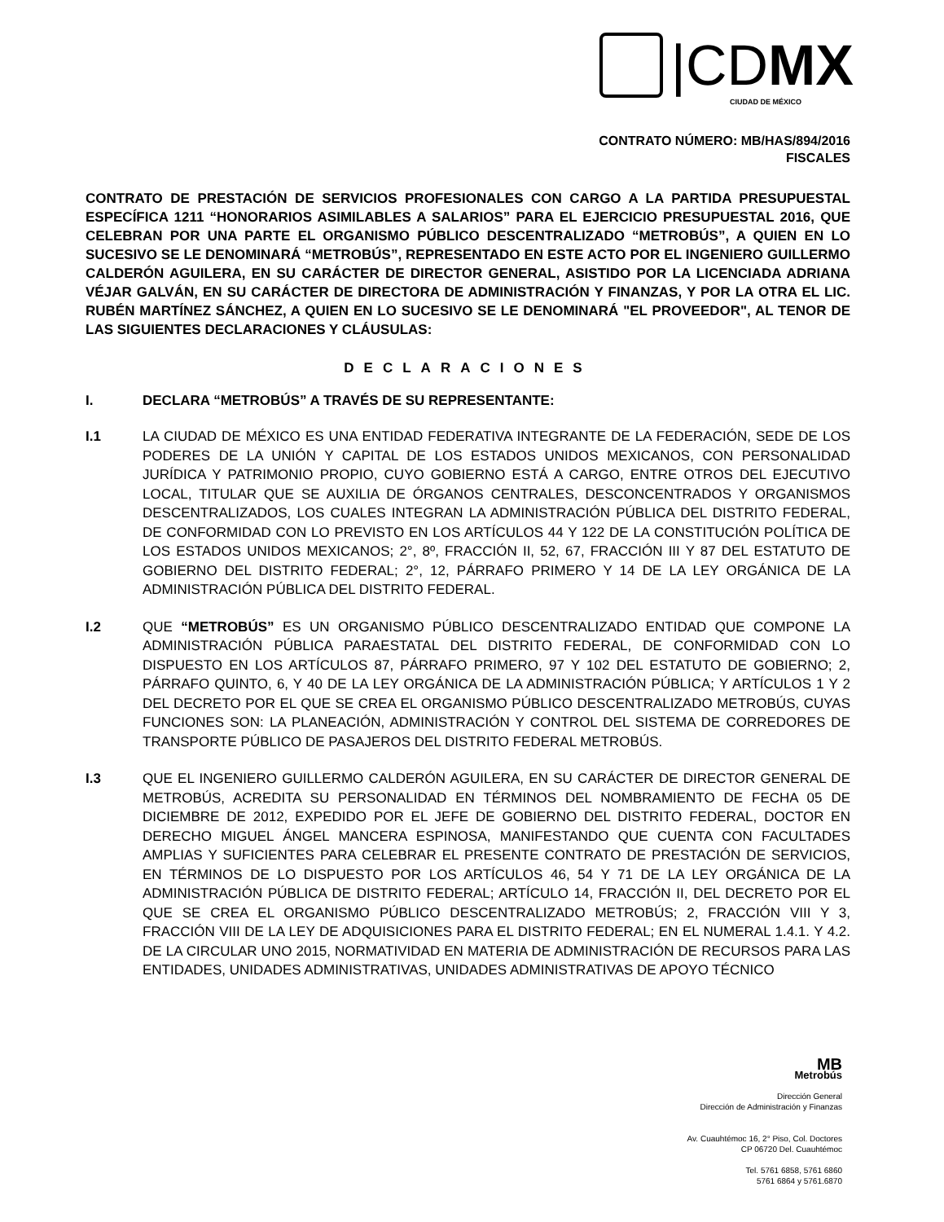|CDMX
CIUDAD DE MÉXICO
CONTRATO NÚMERO: MB/HAS/894/2016
FISCALES
CONTRATO DE PRESTACIÓN DE SERVICIOS PROFESIONALES CON CARGO A LA PARTIDA PRESUPUESTAL ESPECÍFICA 1211 “HONORARIOS ASIMILABLES A SALARIOS” PARA EL EJERCICIO PRESUPUESTAL 2016, QUE CELEBRAN POR UNA PARTE EL ORGANISMO PÚBLICO DESCENTRALIZADO “METROBÚS”, A QUIEN EN LO SUCESIVO SE LE DENOMINARÁ “METROBÚS”, REPRESENTADO EN ESTE ACTO POR EL INGENIERO GUILLERMO CALDERÓN AGUILERA, EN SU CARÁCTER DE DIRECTOR GENERAL, ASISTIDO POR LA LICENCIADA ADRIANA VÉJAR GALVÁN, EN SU CARÁCTER DE DIRECTORA DE ADMINISTRACIÓN Y FINANZAS, Y POR LA OTRA EL LIC. RUBÉN MARTÍNEZ SÁNCHEZ, A QUIEN EN LO SUCESIVO SE LE DENOMINARÁ "EL PROVEEDOR", AL TENOR DE LAS SIGUIENTES DECLARACIONES Y CLÁUSULAS:
DECLARACIONES
I. DECLARA “METROBÚS” A TRAVÉS DE SU REPRESENTANTE:
I.1 LA CIUDAD DE MÉXICO ES UNA ENTIDAD FEDERATIVA INTEGRANTE DE LA FEDERACIÓN, SEDE DE LOS PODERES DE LA UNIÓN Y CAPITAL DE LOS ESTADOS UNIDOS MEXICANOS, CON PERSONALIDAD JURÍDICA Y PATRIMONIO PROPIO, CUYO GOBIERNO ESTÁ A CARGO, ENTRE OTROS DEL EJECUTIVO LOCAL, TITULAR QUE SE AUXILIA DE ÓRGANOS CENTRALES, DESCONCENTRADOS Y ORGANISMOS DESCENTRALIZADOS, LOS CUALES INTEGRAN LA ADMINISTRACIÓN PÚBLICA DEL DISTRITO FEDERAL, DE CONFORMIDAD CON LO PREVISTO EN LOS ARTÍCULOS 44 Y 122 DE LA CONSTITUCIÓN POLÍTICA DE LOS ESTADOS UNIDOS MEXICANOS; 2°, 8º, FRACCIÓN II, 52, 67, FRACCIÓN III Y 87 DEL ESTATUTO DE GOBIERNO DEL DISTRITO FEDERAL; 2°, 12, PÁRRAFO PRIMERO Y 14 DE LA LEY ORGÁNICA DE LA ADMINISTRACIÓN PÚBLICA DEL DISTRITO FEDERAL.
I.2 QUE “METROBÚS” ES UN ORGANISMO PÚBLICO DESCENTRALIZADO ENTIDAD QUE COMPONE LA ADMINISTRACIÓN PÚBLICA PARAESTATAL DEL DISTRITO FEDERAL, DE CONFORMIDAD CON LO DISPUESTO EN LOS ARTÍCULOS 87, PÁRRAFO PRIMERO, 97 Y 102 DEL ESTATUTO DE GOBIERNO; 2, PÁRRAFO QUINTO, 6, Y 40 DE LA LEY ORGÁNICA DE LA ADMINISTRACIÓN PÚBLICA; Y ARTÍCULOS 1 Y 2 DEL DECRETO POR EL QUE SE CREA EL ORGANISMO PÚBLICO DESCENTRALIZADO METROBÚS, CUYAS FUNCIONES SON: LA PLANEACIÓN, ADMINISTRACIÓN Y CONTROL DEL SISTEMA DE CORREDORES DE TRANSPORTE PÚBLICO DE PASAJEROS DEL DISTRITO FEDERAL METROBÚS.
I.3 QUE EL INGENIERO GUILLERMO CALDERÓN AGUILERA, EN SU CARÁCTER DE DIRECTOR GENERAL DE METROBÚS, ACREDITA SU PERSONALIDAD EN TÉRMINOS DEL NOMBRAMIENTO DE FECHA 05 DE DICIEMBRE DE 2012, EXPEDIDO POR EL JEFE DE GOBIERNO DEL DISTRITO FEDERAL, DOCTOR EN DERECHO MIGUEL ÁNGEL MANCERA ESPINOSA, MANIFESTANDO QUE CUENTA CON FACULTADES AMPLIAS Y SUFICIENTES PARA CELEBRAR EL PRESENTE CONTRATO DE PRESTACIÓN DE SERVICIOS, EN TÉRMINOS DE LO DISPUESTO POR LOS ARTÍCULOS 46, 54 Y 71 DE LA LEY ORGÁNICA DE LA ADMINISTRACIÓN PÚBLICA DE DISTRITO FEDERAL; ARTÍCULO 14, FRACCIÓN II, DEL DECRETO POR EL QUE SE CREA EL ORGANISMO PÚBLICO DESCENTRALIZADO METROBÚS; 2, FRACCIÓN VIII Y 3, FRACCIÓN VIII DE LA LEY DE ADQUISICIONES PARA EL DISTRITO FEDERAL; EN EL NUMERAL 1.4.1. Y 4.2. DE LA CIRCULAR UNO 2015, NORMATIVIDAD EN MATERIA DE ADMINISTRACIÓN DE RECURSOS PARA LAS ENTIDADES, UNIDADES ADMINISTRATIVAS, UNIDADES ADMINISTRATIVAS DE APOYO TÉCNICO
MB
Metrobús
Dirección General
Dirección de Administración y Finanzas
Av. Cuauhtémoc 16, 2° Piso, Col. Doctores
CP 06720 Del. Cuauhtémoc
Tel. 5761 6858, 5761 6860
5761 6864 y 5761.6870